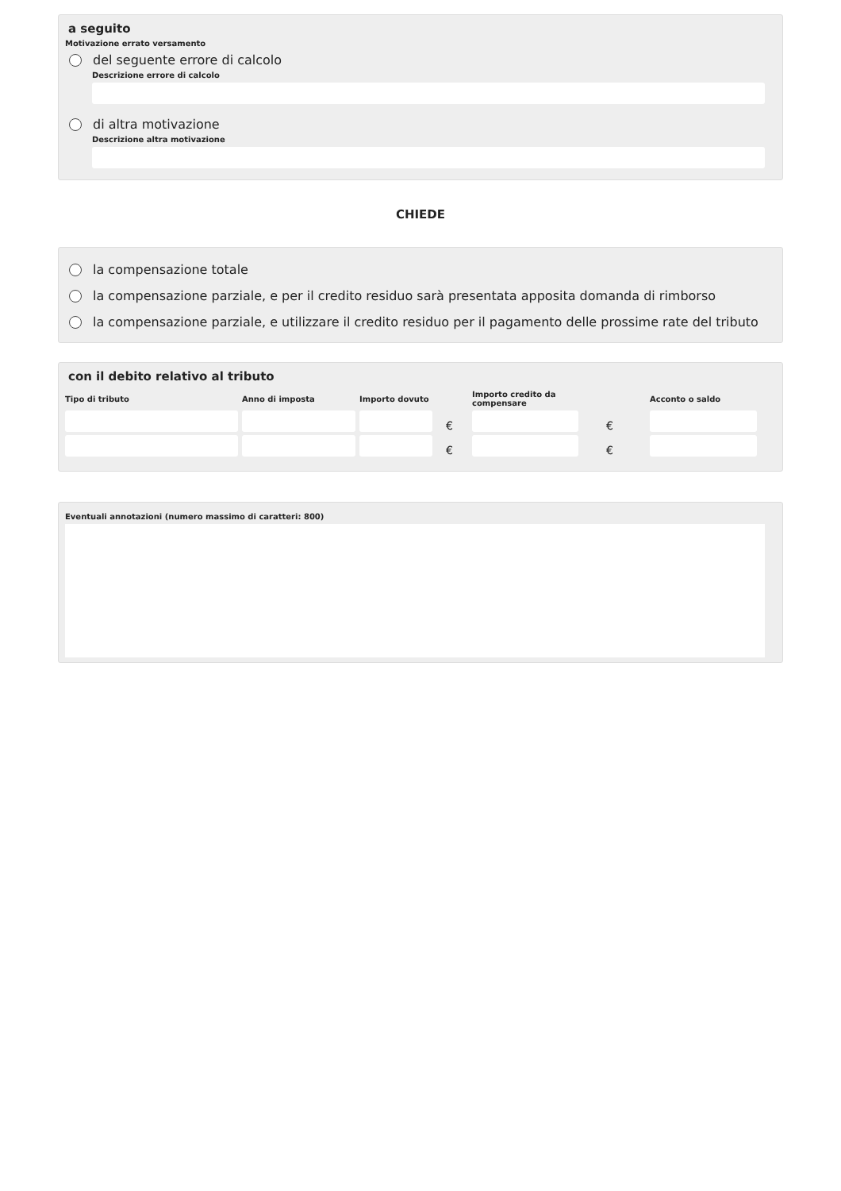a seguito
Motivazione errato versamento
del seguente errore di calcolo
Descrizione errore di calcolo
di altra motivazione
Descrizione altra motivazione
CHIEDE
la compensazione totale
la compensazione parziale, e per il credito residuo sarà presentata apposita domanda di rimborso
la compensazione parziale, e utilizzare il credito residuo per il pagamento delle prossime rate del tributo
con il debito relativo al tributo
| Tipo di tributo | Anno di imposta | Importo dovuto | | Importo credito da compensare | | Acconto o saldo |
| --- | --- | --- | --- | --- | --- | --- |
| | | | € | | € | |
| | | | € | | € | |
Eventuali annotazioni (numero massimo di caratteri: 800)